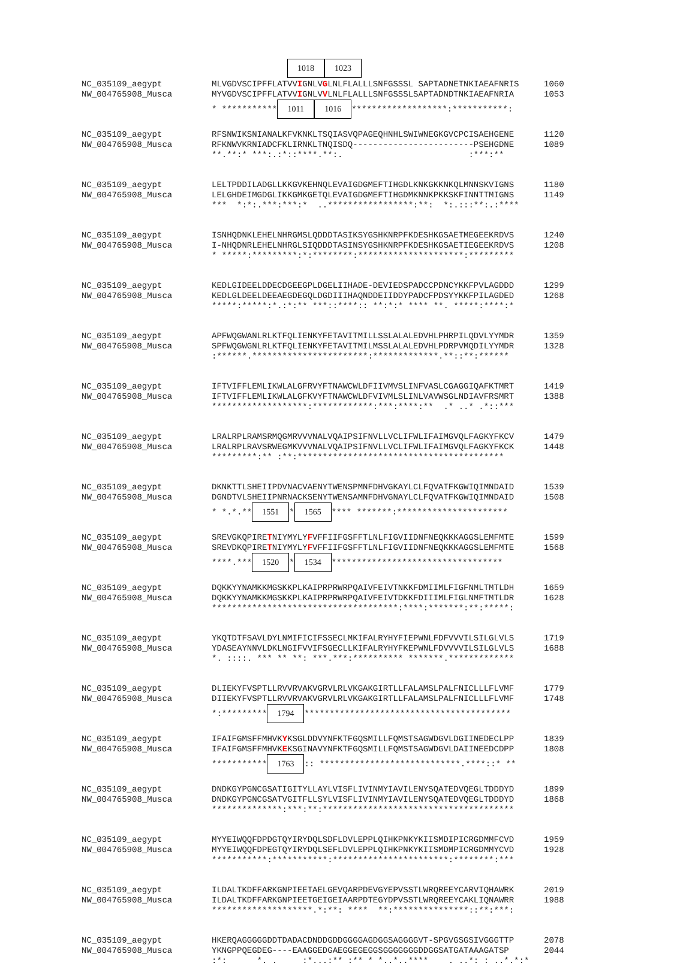1018 1023
NC_035109_aegypt MLVGDVSCIPFFLATVVIGNLVGLNLFLALLLSNFGSSSL SAPTADNETNKIAEAFNRIS 1060
NW_004765908_Musca MYVGDVSCIPFFLATVVIGNLVVLNLFLALLLSNFGSSSLSAPTADNDTNKIAEAFNRIA 1053
* *********** 1011 1016 *******************:***********:
NC_035109_aegypt RFSNWIKSNIANALKFVKNKLTSQIASVQPAGEQHNHLSWIWNEGKGVCPCISAEHGENE 1120
NW_004765908_Musca RFKNWVKRNIADCFKLIRNKLTNQISDQ------------------------PSEHGDNE 1089
**.**:* ***:.:*::****.**:. :***:**
NC_035109_aegypt LELTPDDILADGLLKKGVKEHNQLEVAIGDGMEFTIHGDLKNKGKKNKQLMNNSKVIGNS 1180
NW_004765908_Musca LELGHDEIMGDGLIKKGMKGETQLEVAIGDGMEFTIHGDMKNNKPKKSKFINNTTMIGNS 1149
*** *:*:.***:***:* ..*****************:**: *:.:::**:.:****
NC_035109_aegypt ISNHQDNKLEHELNHRGMSLQDDDTASIKSYGSHKNRPFKDESHKGSAETMEGEEKRDVS 1240
NW_004765908_Musca I-NHQDNRLEHELNHRGLSIQDDDTASINSYGSHKNRPFKDESHKGSAETIEGEEKRDVS 1208
* *****:*********:*:********:*********************:*********
NC_035109_aegypt KEDLGIDEELDDECDGEEGPLDGELIIHADE-DEVIEDSPADCCPDNCYKKFPVLAGDDD 1299
NW_004765908_Musca KEDLGLDEELDEEAEGDEGQLDGDIIIHAQNDDEIIDDYPADCFPDSYYKKFPILAGDED 1268
*****:*****:*.:*:** ***::****:: **:*:* **** **. *****:****:*
NC_035109_aegypt APFWQGWANLRLKTFQLIENKYFETAVITMILLSSLALALEDVHLPHRPILQDVLYYMDR 1359
NW_004765908_Musca SPFWQGWGNLRLKTFQLIENKYFETAVITMILMSSLALALEDVHLPDRPVMQDILYYMDR 1328
:******.***********************:*************.**::**:******
NC_035109_aegypt IFTVIFFLEMLIKWLALGFRVYFTNAWCWLDFIIVMVSLINFVASLCGAGGIQAFKTMRT 1419
NW_004765908_Musca IFTVIFFLEMLIKWLALGFKVYFTNAWCWLDFVIVMLSLINLVAVWSGLNDIAVFRSMRT 1388
*******************:************:***:****:** .* ..* .*::***
NC_035109_aegypt LRALRPLRAMSRMQGMRVVVNALVQAIPSIFNVLLVCLIFWLIFAIMGVQLFAGKYFKCV 1479
NW_004765908_Musca LRALRPLRAVSRWEGMKVVVNALVQAIPSIFNVLLVCLIFWLIFAIMGVQLFAGKYFKCK 1448
*********:** :**:*****************************************
NC_035109_aegypt DKNKTTLSHEIIPDVNACVAENYTWENSPMNFDHVGKAYLCLFQVATFKGWIQIMNDAID 1539
NW_004765908_Musca DGNDTVLSHEIIPNRNACKSENYTWENSAMNFDHVGNAYLCLFQVATFKGWIQIMNDAID 1508
* *.*.** 1551 * 1565 **** *******:**********************
NC_035109_aegypt SREVGKQPIRETNIYMYLYFVFFIIFGSFFTLNLFIGVIIDNFNEQKKKAGGSLEMFMTE 1599
NW_004765908_Musca SREVDKQPIRETNIYMYLYFVFFIIFGSFFTLNLFIGVIIDNFNEQKKKAGGSLEMFMTE 1568
****.*** 1520 * 1534 **********************************
NC_035109_aegypt DQKKYYNAMKKMGSKKPLKAIPRPRWRPQAIVFEIVTNKKFDMIIMLFIGFNMLTMTLDH 1659
NW_004765908_Musca DQKKYYNAMKKMGSKKPLKAIPRPRWRPQAIVFEIVTDKKFDIIIMLFIGLNMFTMTLDR 1628
*************************************:****:*******:**:*****:
NC_035109_aegypt YKQTDTFSAVLDYLNMIFICIFSSECLMKIFALRYHYFIEPWNLFDFVVVILSILGLVLS 1719
NW_004765908_Musca YDASEAYNNVLDKLNGIFVVIFSGECLLKIFALRYHYFKEPWNLFDVVVVILSILGLVLS 1688
*. ::::. *** ** **: ***.***:********** *******.*************
NC_035109_aegypt DLIEKYFVSPTLLRVVRVAKVGRVLRLVKGAKGIRTLLFALAMSLPALFNICLLLFLVMF 1779
NW_004765908_Musca DIIEKYFVSPTLLRVVRVAKVGRVLRLVKGAKGIRTLLFALAMSLPALFNICLLLFLVMF 1748
*:********* 1794 *****************************************
NC_035109_aegypt IFAIFGMSFFMHVKYKSGLDDVYNFKTFGQSMILLFQMSTSAGWDGVLDGIINEDECLPP 1839
NW_004765908_Musca IFAIFGMSFFMHVKEKSGINAVYNFKTFGQSMILLFQMSTSAGWDGVLDAIINEEDCDPP 1808
*********** 1763:: ****************************.****::* **
NC_035109_aegypt DNDKGYPGNCGSATIGITYLLAYLVISFLIVINMYIAVILENYSQATEDVQEGLTDDDYD 1899
NW_004765908_Musca DNDKGYPGNCGSATVGITFLLSYLVISFLIVINMYIAVILENYSQATEDVQEGLTDDDYD 1868
**************:***:**:**************************************
NC_035109_aegypt MYYEIWQQFDPDGTQYIRYDQLSDFLDVLEPPLQIHKPNKYKIISMDIPICRGDMMFCVD 1959
NW_004765908_Musca MYYEIWQQFDPEGTQYIRYDQLSEFLDVLEPPLQIHKPNKYKIISMDMPICRGDMMYCVD 1928
***********:***********:***********************:********:***
NC_035109_aegypt ILDALTKDFFARKGNPIEETAELGEVQARPDEVGYEPVSSTLWRQREEYCARVIQHAWRK 2019
NW_004765908_Musca ILDALTKDFFARKGNPIEETGEIGEIAARPDTEGYDPVSSTLWRQREEYCAKLIQNAWRR 1988
********************.*:**: **** **:***************::**:***:
NC_035109_aegypt HKERQAGGGGGDDTDADACDNDDGDDGGGGAGDGGSAGGGGVT-SPGVGSGSIVGGGTTP 2078
NW_004765908_Musca YKNGPPQEGDEG----EAAGGEDGAEGGEGEGGSGGGGGGGDDGGSATGATAAAGATSP 2044
:*: *. . :*...:** :** * *..*..**** . ..*: : ..*.*:*